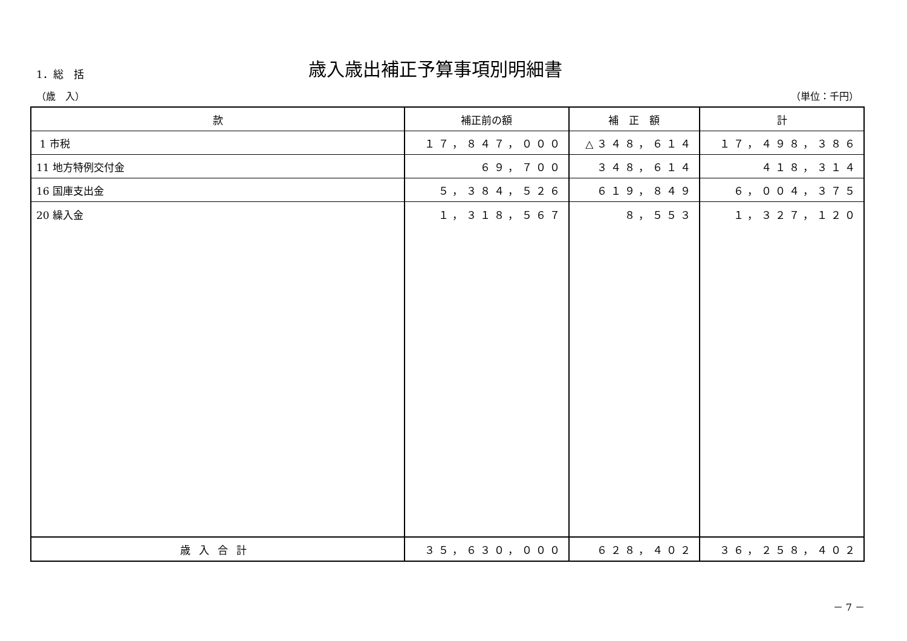1．総　括
歳入歳出補正予算事項別明細書
（歳　入） （単位：千円）
| 款 | 補正前の額 | 補 正 額 | 計 |
| --- | --- | --- | --- |
| 1 市税 | １７，８４７，０００ | △３４８，６１４ | １７，４９８，３８６ |
| 11 地方特例交付金 | ６９，７００ | ３４８，６１４ | ４１８，３１４ |
| 16 国庫支出金 | ５，３８４，５２６ | ６１９，８４９ | ６，００４，３７５ |
| 20 繰入金 | １，３１８，５６７ | ８，５５３ | １，３２７，１２０ |
| 歳入合計 | ３５，６３０，０００ | ６２８，４０２ | ３６，２５８，４０２ |
－ 7 －